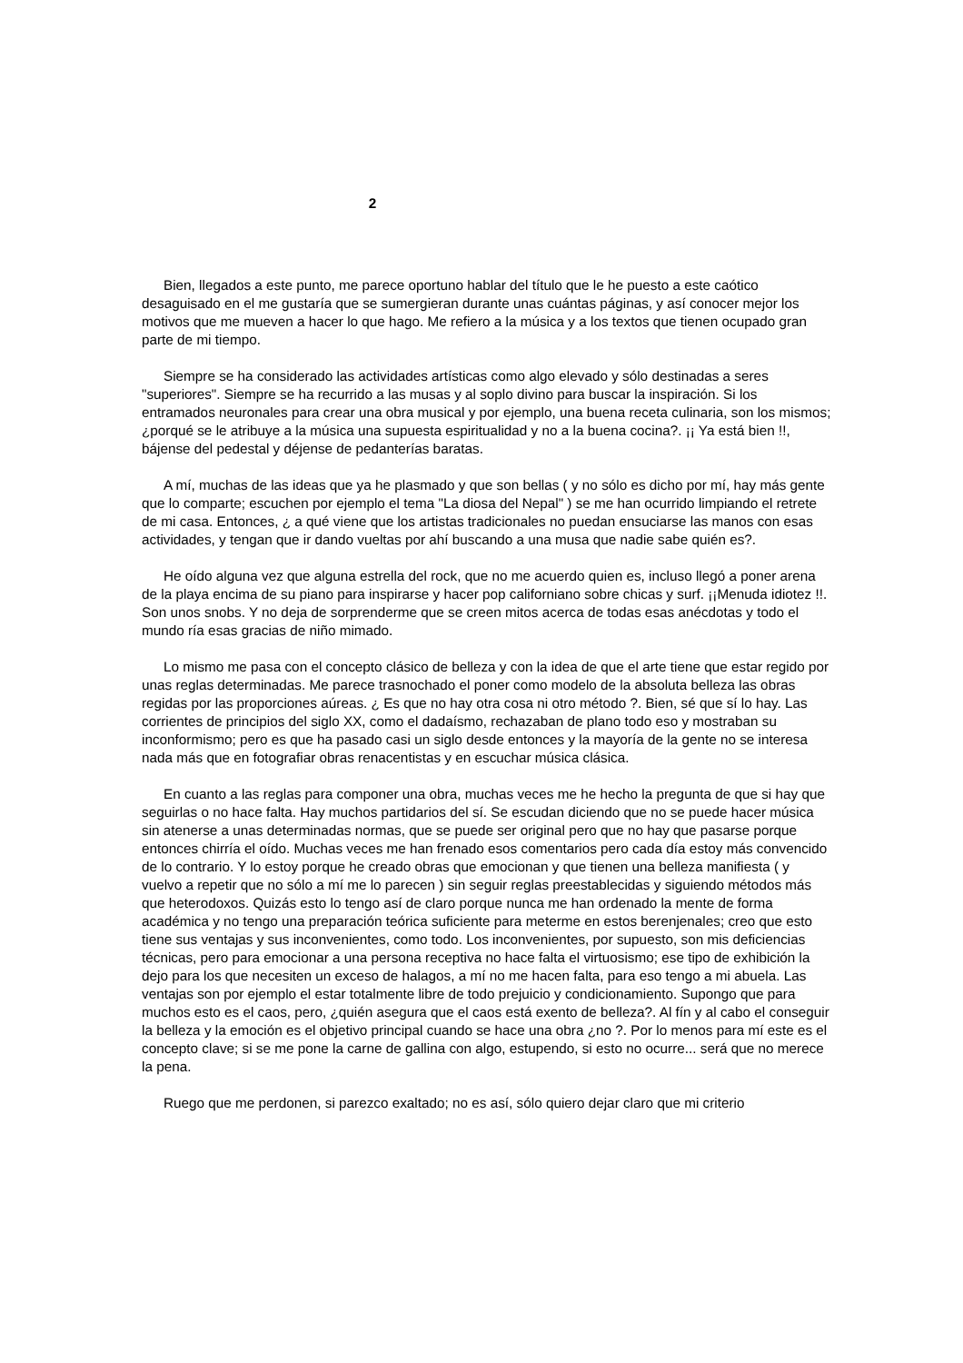2
Bien, llegados a este punto, me parece oportuno hablar del título que le he puesto a este caótico desaguisado en el me gustaría que se sumergieran durante unas cuántas páginas, y así conocer mejor los motivos que me mueven a hacer lo que hago. Me refiero a la música y a los textos que tienen ocupado gran parte de mi tiempo.
Siempre se ha considerado las actividades artísticas como algo elevado y sólo destinadas a seres "superiores". Siempre se ha recurrido a las musas y al soplo divino para buscar la inspiración. Si los entramados neuronales para crear una obra musical y por ejemplo, una buena receta culinaria, son los mismos; ¿porqué se le atribuye a la música una supuesta espiritualidad y no a la buena cocina?. ¡¡ Ya está bien !!, bájense del pedestal y déjense de pedanterías baratas.
A mí, muchas de las ideas que ya he plasmado y que son bellas ( y no sólo es dicho por mí, hay más gente que lo comparte; escuchen por ejemplo el tema "La diosa del Nepal" ) se me han ocurrido limpiando el retrete de mi casa. Entonces, ¿ a qué viene que los artistas tradicionales no puedan ensuciarse las manos con esas actividades, y tengan que ir dando vueltas por ahí buscando a una musa que nadie sabe quién es?.
He oído alguna vez que alguna estrella del rock, que no me acuerdo quien es, incluso llegó a poner arena de la playa encima de su piano para inspirarse y hacer pop californiano sobre chicas y surf. ¡¡Menuda idiotez !!. Son unos snobs. Y no deja de sorprenderme que se creen mitos acerca de todas esas anécdotas y todo el mundo ría esas gracias de niño mimado.
Lo mismo me pasa con el concepto clásico de belleza y con la idea de que el arte tiene que estar regido por unas reglas determinadas. Me parece trasnochado el poner como modelo de la absoluta belleza las obras regidas por las proporciones aúreas. ¿ Es que no hay otra cosa ni otro método ?. Bien, sé que sí lo hay. Las corrientes de principios del siglo XX, como el dadaísmo, rechazaban de plano todo eso y mostraban su inconformismo; pero es que ha pasado casi un siglo desde entonces y la mayoría de la gente no se interesa nada más que en fotografiar obras renacentistas y en escuchar música clásica.
En cuanto a las reglas para componer una obra, muchas veces me he hecho la pregunta de que si hay que seguirlas o no hace falta. Hay muchos partidarios del sí. Se escudan diciendo que no se puede hacer música sin atenerse a unas determinadas normas, que se puede ser original pero que no hay que pasarse porque entonces chirría el oído. Muchas veces me han frenado esos comentarios pero cada día estoy más convencido de lo contrario. Y lo estoy porque he creado obras que emocionan y que tienen una belleza manifiesta ( y vuelvo a repetir que no sólo a mí me lo parecen ) sin seguir reglas preestablecidas y siguiendo métodos más que heterodoxos. Quizás esto lo tengo así de claro porque nunca me han ordenado la mente de forma académica y no tengo una preparación teórica suficiente para meterme en estos berenjenales; creo que esto tiene sus ventajas y sus inconvenientes, como todo. Los inconvenientes, por supuesto, son mis deficiencias técnicas, pero para emocionar a una persona receptiva no hace falta el virtuosismo; ese tipo de exhibición la dejo para los que necesiten un exceso de halagos, a mí no me hacen falta, para eso tengo a mi abuela. Las ventajas son por ejemplo el estar totalmente libre de todo prejuicio y condicionamiento. Supongo que para muchos esto es el caos, pero, ¿quién asegura que el caos está exento de belleza?. Al fín y al cabo el conseguir la belleza y la emoción es el objetivo principal cuando se hace una obra ¿no ?. Por lo menos para mí este es el concepto clave; si se me pone la carne de gallina con algo, estupendo, si esto no ocurre... será que no merece la pena.
Ruego que me perdonen, si parezco exaltado; no es así, sólo quiero dejar claro que mi criterio